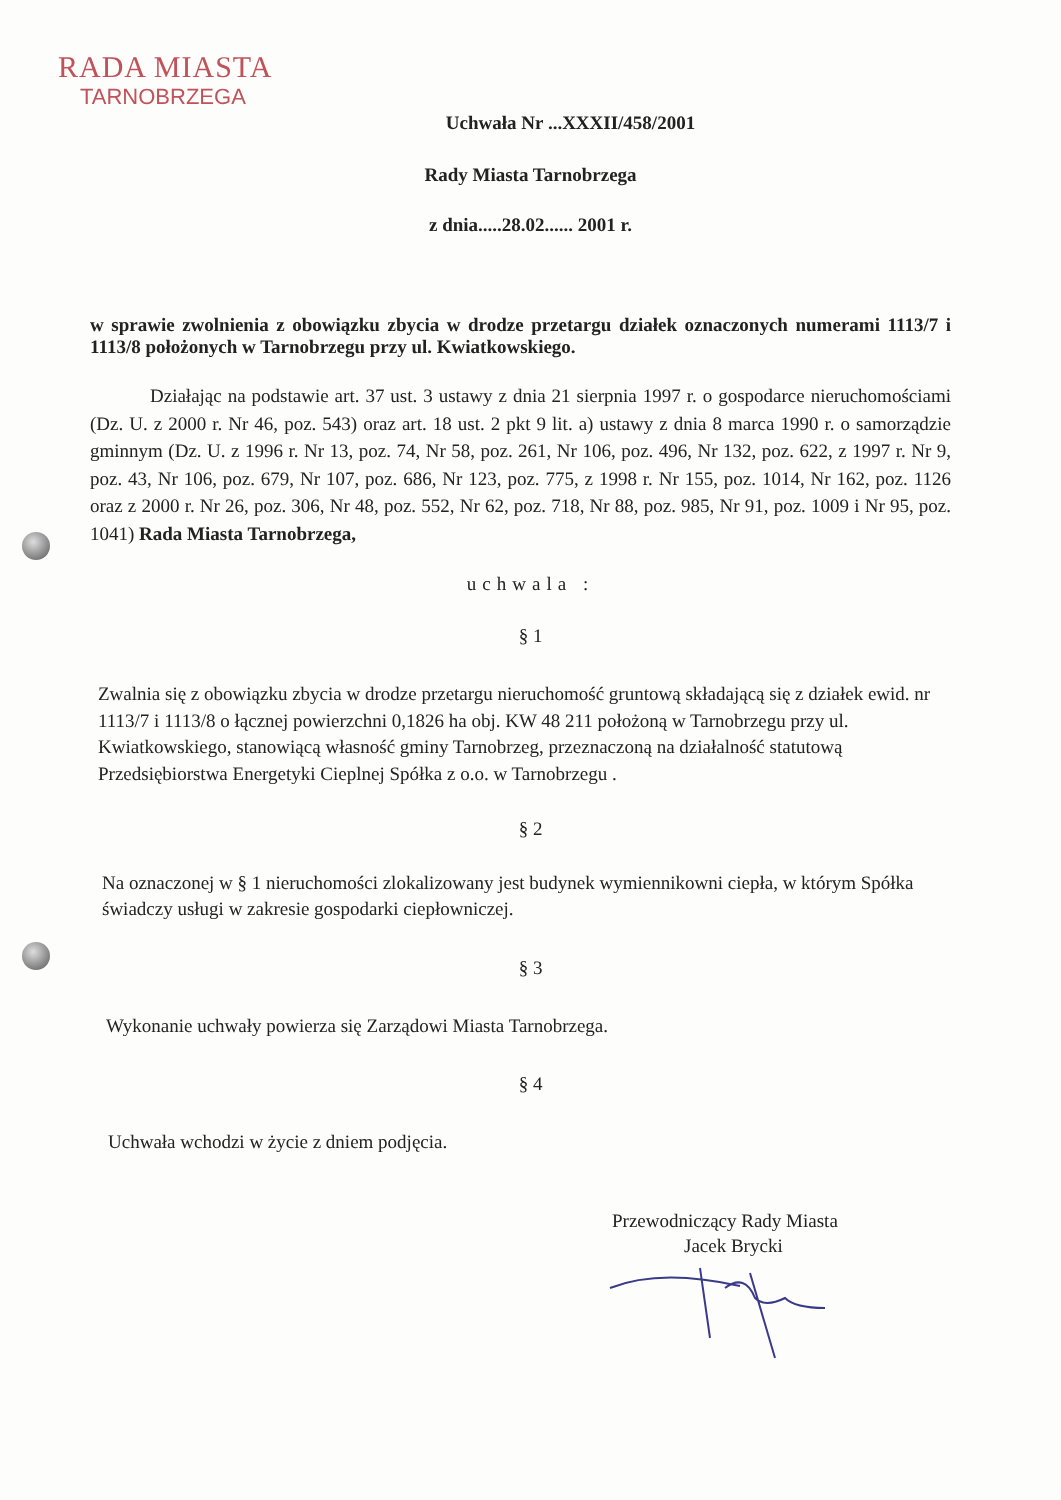RADA MIASTA
TARNOBRZEGA
Uchwała Nr ...XXXII/458/2001
Rady Miasta Tarnobrzega
z dnia.....28.02...... 2001 r.
w sprawie zwolnienia z obowiązku zbycia w drodze przetargu działek oznaczonych numerami 1113/7 i 1113/8 położonych w Tarnobrzegu przy ul. Kwiatkowskiego.
Działając na podstawie art. 37 ust. 3 ustawy z dnia 21 sierpnia 1997 r. o gospodarce nieruchomościami (Dz. U. z 2000 r. Nr 46, poz. 543) oraz art. 18 ust. 2 pkt 9 lit. a) ustawy z dnia 8 marca 1990 r. o samorządzie gminnym (Dz. U. z 1996 r. Nr 13, poz. 74, Nr 58, poz. 261, Nr 106, poz. 496, Nr 132, poz. 622, z 1997 r. Nr 9, poz. 43, Nr 106, poz. 679, Nr 107, poz. 686, Nr 123, poz. 775, z 1998 r. Nr 155, poz. 1014, Nr 162, poz. 1126 oraz z 2000 r. Nr 26, poz. 306, Nr 48, poz. 552, Nr 62, poz. 718, Nr 88, poz. 985, Nr 91, poz. 1009 i Nr 95, poz. 1041) Rada Miasta Tarnobrzega,
uchwala :
§ 1
Zwalnia się z obowiązku zbycia w drodze przetargu nieruchomość gruntową składającą się z działek ewid. nr 1113/7 i 1113/8 o łącznej powierzchni 0,1826 ha obj. KW 48 211 położoną w Tarnobrzegu przy ul. Kwiatkowskiego, stanowiącą własność gminy Tarnobrzeg, przeznaczoną na działalność statutową Przedsiębiorstwa Energetyki Cieplnej Spółka z o.o. w Tarnobrzegu .
§ 2
Na oznaczonej w § 1 nieruchomości zlokalizowany jest budynek wymiennikowni ciepła, w którym Spółka świadczy usługi w zakresie gospodarki ciepłowniczej.
§ 3
Wykonanie uchwały powierza się Zarządowi Miasta Tarnobrzega.
§ 4
Uchwała wchodzi w życie z dniem podjęcia.
Przewodniczący Rady Miasta
Jacek Brycki